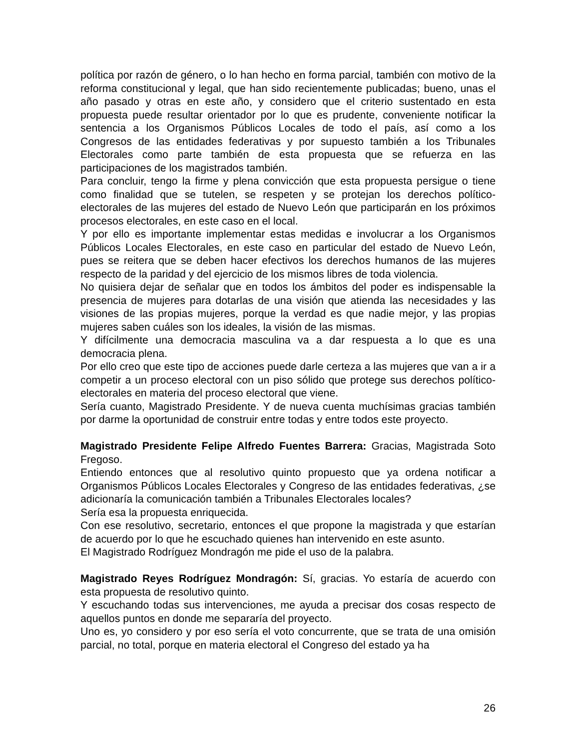política por razón de género, o lo han hecho en forma parcial, también con motivo de la reforma constitucional y legal, que han sido recientemente publicadas; bueno, unas el año pasado y otras en este año, y considero que el criterio sustentado en esta propuesta puede resultar orientador por lo que es prudente, conveniente notificar la sentencia a los Organismos Públicos Locales de todo el país, así como a los Congresos de las entidades federativas y por supuesto también a los Tribunales Electorales como parte también de esta propuesta que se refuerza en las participaciones de los magistrados también.
Para concluir, tengo la firme y plena convicción que esta propuesta persigue o tiene como finalidad que se tutelen, se respeten y se protejan los derechos político-electorales de las mujeres del estado de Nuevo León que participarán en los próximos procesos electorales, en este caso en el local.
Y por ello es importante implementar estas medidas e involucrar a los Organismos Públicos Locales Electorales, en este caso en particular del estado de Nuevo León, pues se reitera que se deben hacer efectivos los derechos humanos de las mujeres respecto de la paridad y del ejercicio de los mismos libres de toda violencia.
No quisiera dejar de señalar que en todos los ámbitos del poder es indispensable la presencia de mujeres para dotarlas de una visión que atienda las necesidades y las visiones de las propias mujeres, porque la verdad es que nadie mejor, y las propias mujeres saben cuáles son los ideales, la visión de las mismas.
Y difícilmente una democracia masculina va a dar respuesta a lo que es una democracia plena.
Por ello creo que este tipo de acciones puede darle certeza a las mujeres que van a ir a competir a un proceso electoral con un piso sólido que protege sus derechos político-electorales en materia del proceso electoral que viene.
Sería cuanto, Magistrado Presidente. Y de nueva cuenta muchísimas gracias también por darme la oportunidad de construir entre todas y entre todos este proyecto.
Magistrado Presidente Felipe Alfredo Fuentes Barrera: Gracias, Magistrada Soto Fregoso.
Entiendo entonces que al resolutivo quinto propuesto que ya ordena notificar a Organismos Públicos Locales Electorales y Congreso de las entidades federativas, ¿se adicionaría la comunicación también a Tribunales Electorales locales?
Sería esa la propuesta enriquecida.
Con ese resolutivo, secretario, entonces el que propone la magistrada y que estarían de acuerdo por lo que he escuchado quienes han intervenido en este asunto.
El Magistrado Rodríguez Mondragón me pide el uso de la palabra.
Magistrado Reyes Rodríguez Mondragón: Sí, gracias. Yo estaría de acuerdo con esta propuesta de resolutivo quinto.
Y escuchando todas sus intervenciones, me ayuda a precisar dos cosas respecto de aquellos puntos en donde me separaría del proyecto.
Uno es, yo considero y por eso sería el voto concurrente, que se trata de una omisión parcial, no total, porque en materia electoral el Congreso del estado ya ha
26